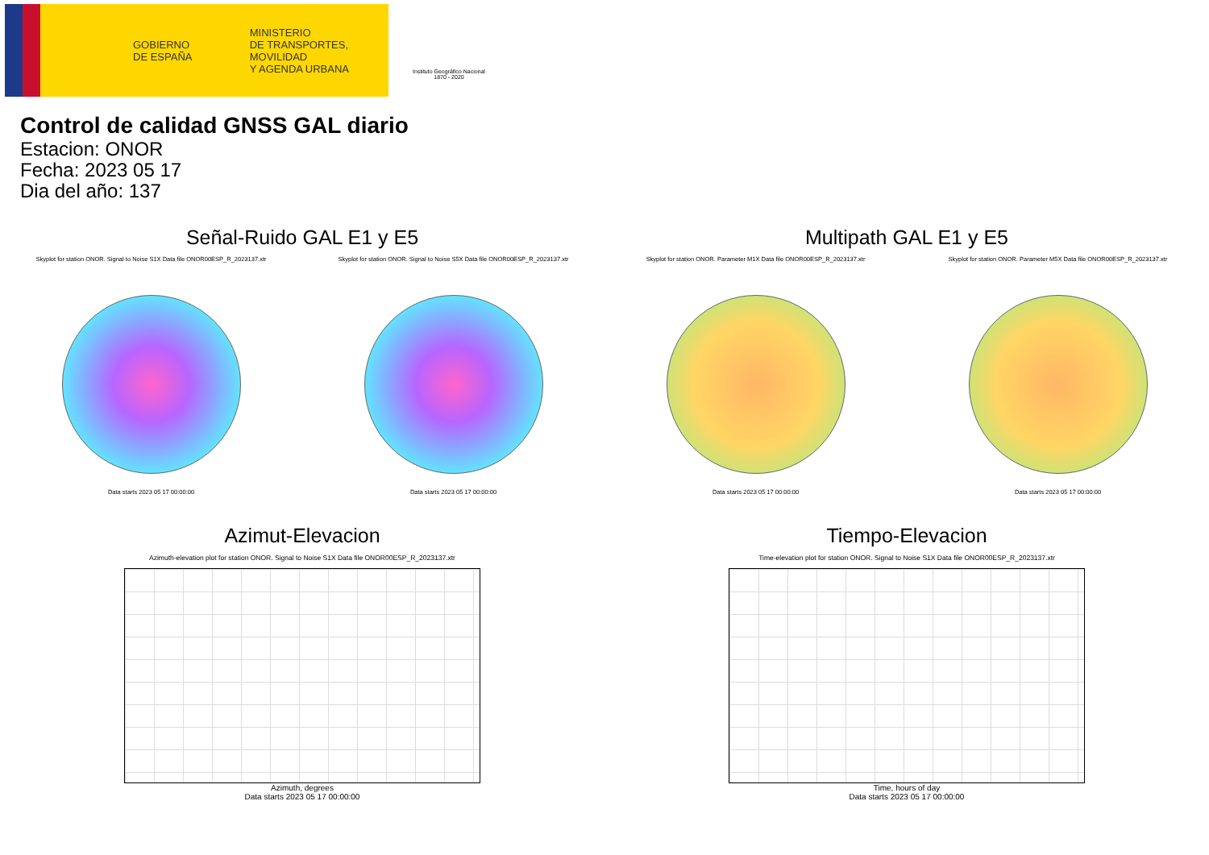GOBIERNO
DE ESPAÑA MINISTERIO
DE TRANSPORTES, MOVILIDAD
Y AGENDA URBANA
Instituto Geográfico Nacional 1870 - 2020
Control de calidad GNSS GAL diario
Estacion: ONOR
Fecha: 2023 05 17
Dia del año: 137
Señal-Ruido GAL E1 y E5
Skyplot for station ONOR. Signal to Noise S1X Data file ONOR00ESP_R_2023137.xtr Skyplot for station ONOR. Signal to Noise S5X Data file ONOR00ESP_R_2023137.xtr
Data starts 2023 05 17 00:00:00
Data starts 2023 05 17 00:00:00
Multipath GAL E1 y E5
Skyplot for station ONOR. Parameter M1X Data file ONOR00ESP_R_2023137.xtr Skyplot for station ONOR. Parameter M5X Data file ONOR00ESP_R_2023137.xtr
Data starts 2023 05 17 00:00:00
Data starts 2023 05 17 00:00:00
Azimut-Elevacion
Azimuth-elevation plot for station ONOR. Signal to Noise S1X Data file ONOR00ESP_R_2023137.xtr
Azimuth, degrees
Data starts 2023 05 17 00:00:00
Tiempo-Elevacion
Time-elevation plot for station ONOR. Signal to Noise S1X Data file ONOR00ESP_R_2023137.xtr
Time, hours of day
Data starts 2023 05 17 00:00:00